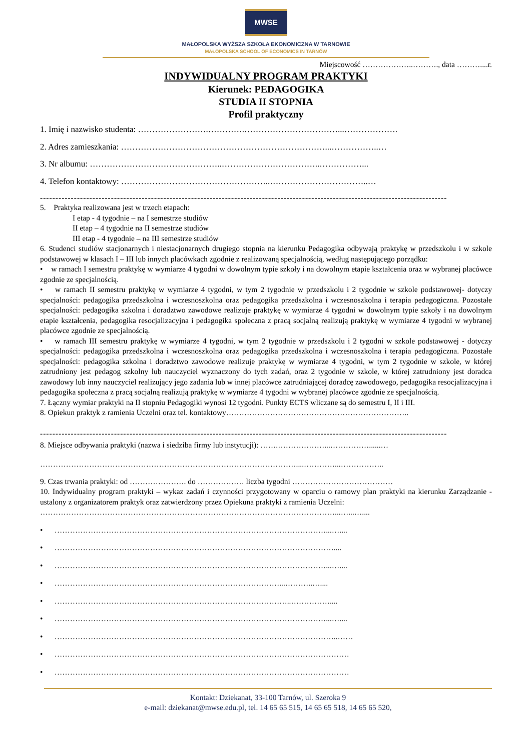MWSE
MAŁOPOLSKA WYŻSZA SZKOŁA EKONOMICZNA W TARNOWIE
MAŁOPOLSKA SCHOOL OF ECONOMICS IN TARNÓW
Miejscowość ………………..………., data ………....r.
INDYWIDUALNY PROGRAM PRAKTYKI
Kierunek: PEDAGOGIKA
STUDIA II STOPNIA
Profil praktyczny
1. Imię i nazwisko studenta: …………………….………….……………………………...……………….
2. Adres zamieszkania: ………………………………………………………………...……………..…
3. Nr albumu: ………………………………………..……………………………..……………...
4. Telefon kontaktowy: ……………………………………………..……………………………..…
------------------------------------------------------------------------------------------------------------------------------------
5. Praktyka realizowana jest w trzech etapach:
I etap - 4 tygodnie – na I semestrze studiów
II etap – 4 tygodnie na II semestrze studiów
III etap - 4 tygodnie – na III semestrze studiów
6. Studenci studiów stacjonarnych i niestacjonarnych drugiego stopnia na kierunku Pedagogika odbywają praktykę w przedszkolu i w szkole podstawowej w klasach I – III lub innych placówkach zgodnie z realizowaną specjalnością, według następującego porządku:
• w ramach I semestru praktykę w wymiarze 4 tygodni w dowolnym typie szkoły i na dowolnym etapie kształcenia oraz w wybranej placówce zgodnie ze specjalnością.
• w ramach II semestru praktykę w wymiarze 4 tygodni, w tym 2 tygodnie w przedszkolu i 2 tygodnie w szkole podstawowej- dotyczy specjalności: pedagogika przedszkolna i wczesnoszkolna oraz pedagogika przedszkolna i wczesnoszkolna i terapia pedagogiczna. Pozostałe specjalności: pedagogika szkolna i doradztwo zawodowe realizuje praktykę w wymiarze 4 tygodni w dowolnym typie szkoły i na dowolnym etapie kształcenia, pedagogika resocjalizacyjna i pedagogika społeczna z pracą socjalną realizują praktykę w wymiarze 4 tygodni w wybranej placówce zgodnie ze specjalnością.
• w ramach III semestru praktykę w wymiarze 4 tygodni, w tym 2 tygodnie w przedszkolu i 2 tygodni w szkole podstawowej - dotyczy specjalności: pedagogika przedszkolna i wczesnoszkolna oraz pedagogika przedszkolna i wczesnoszkolna i terapia pedagogiczna. Pozostałe specjalności: pedagogika szkolna i doradztwo zawodowe realizuje praktykę w wymiarze 4 tygodni, w tym 2 tygodnie w szkole, w której zatrudniony jest pedagog szkolny lub nauczyciel wyznaczony do tych zadań, oraz 2 tygodnie w szkole, w której zatrudniony jest doradca zawodowy lub inny nauczyciel realizujący jego zadania lub w innej placówce zatrudniającej doradcę zawodowego, pedagogika resocjalizacyjna i pedagogika społeczna z pracą socjalną realizują praktykę w wymiarze 4 tygodni w wybranej placówce zgodnie ze specjalnością.
7. Łączny wymiar praktyki na II stopniu Pedagogiki wynosi 12 tygodni. Punkty ECTS wliczane są do semestru I, II i III.
8. Opiekun praktyk z ramienia Uczelni oraz tel. kontaktowy……………………………………………………………..
------------------------------------------------------------------------------------------------------------------------------------
8. Miejsce odbywania praktyki (nazwa i siedziba firmy lub instytucji): …….………………...……………......…
………………………………………………………………………………………....…………...……………..
9. Czas trwania praktyki: od …………………. do ……………… liczba tygodni …………………………………
10. Indywidualny program praktyki – wykaz zadań i czynności przygotowany w oparciu o ramowy plan praktyki na kierunku Zarządzanie - ustalony z organizatorem praktyk oraz zatwierdzony przez Opiekuna praktyki z ramienia Uczelni:
……………………………………………………………………………………………………...…...…....
• ……………………………………………………………………………………………...…....
• ………………………………………………………………………………………………....
• ……………………………………………………………………………………………...…....
• ……………………………………………………………………………...………..…....
• ………………………………………………………………………………..……………....
• ……………………………………………………………………………………………...…....
• ………………………………………………………………………………………………..……
• ……………………………………………………………………………………………………
• ……………………………………………………………………………………………………
Kontakt: Dziekanat, 33-100 Tarnów, ul. Szeroka 9
e-mail: dziekanat@mwse.edu.pl, tel. 14 65 65 515, 14 65 65 518, 14 65 65 520,